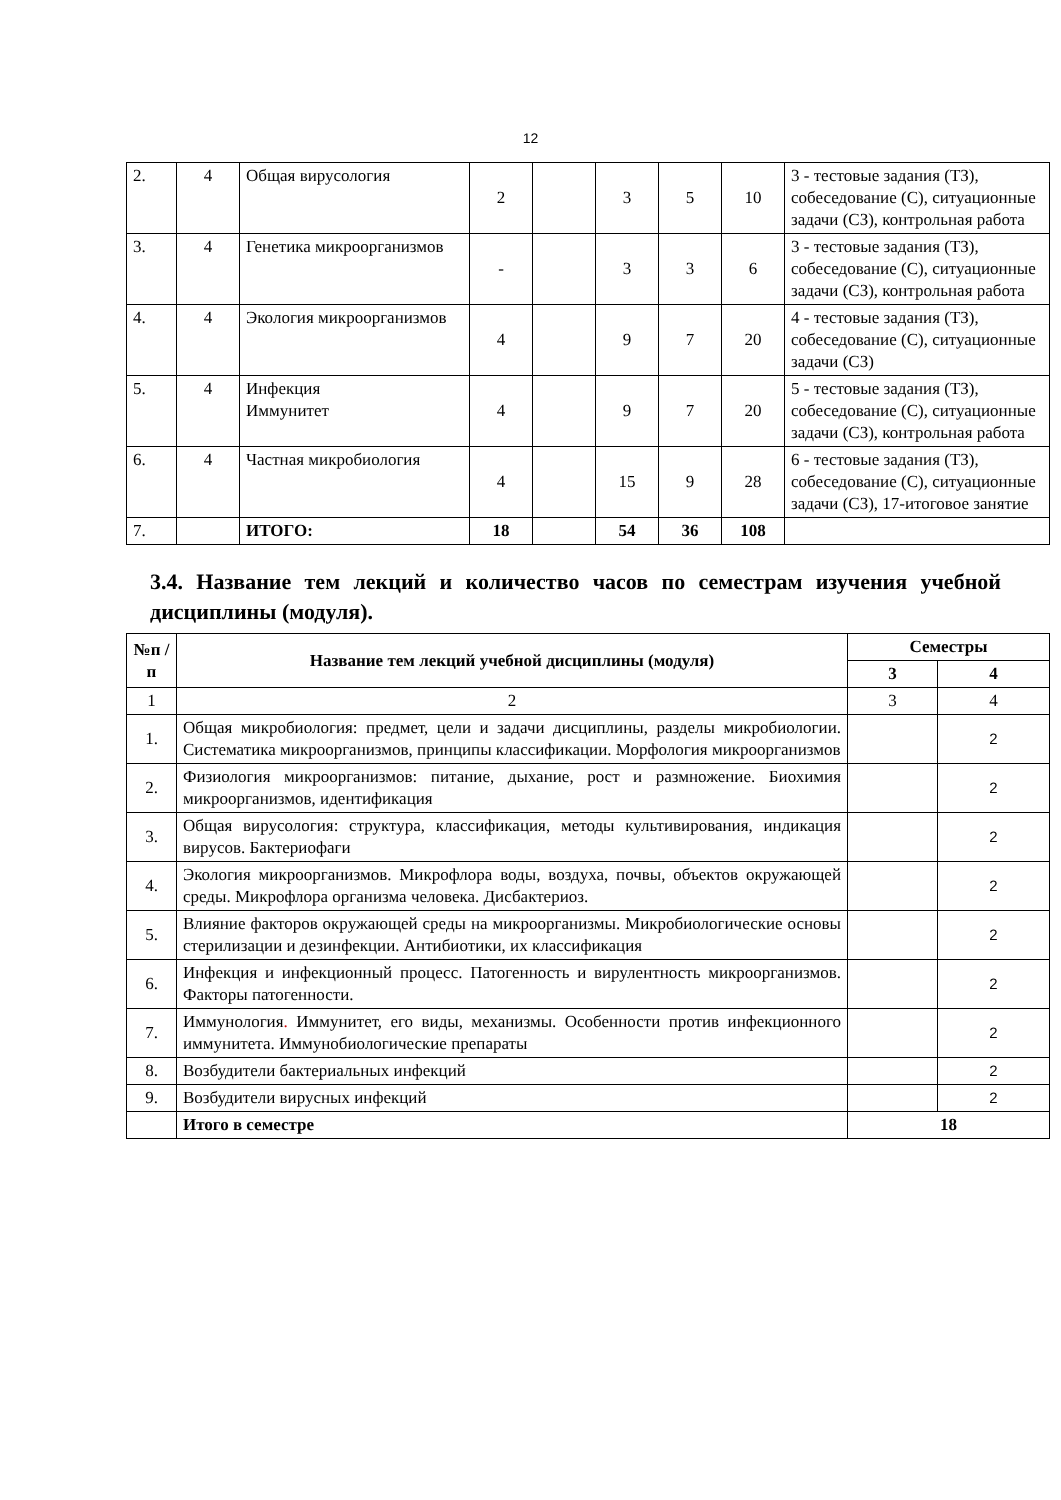12
| 2. | 4 | Общая вирусология | 2 | | 3 | 5 | 10 | 3 - тестовые задания (ТЗ), собеседование (С), ситуационные задачи (СЗ), контрольная работа |
| 3. | 4 | Генетика микроорганизмов | - | | 3 | 3 | 6 | 3 - тестовые задания (ТЗ), собеседование (С), ситуационные задачи (СЗ), контрольная работа |
| 4. | 4 | Экология микроорганизмов | 4 | | 9 | 7 | 20 | 4 - тестовые задания (ТЗ), собеседование (С), ситуационные задачи (СЗ) |
| 5. | 4 | Инфекция Иммунитет | 4 | | 9 | 7 | 20 | 5 - тестовые задания (ТЗ), собеседование (С), ситуационные задачи (СЗ), контрольная работа |
| 6. | 4 | Частная микробиология | 4 | | 15 | 9 | 28 | 6 - тестовые задания (ТЗ), собеседование (С), ситуационные задачи (СЗ), 17-итоговое занятие |
| 7. | | ИТОГО: | 18 | | 54 | 36 | 108 | |
3.4. Название тем лекций и количество часов по семестрам изучения учебной дисциплины (модуля).
| №п /п | Название тем лекций учебной дисциплины (модуля) | Семестры | |
| --- | --- | --- | --- |
| | | 3 | 4 |
| 1 | 2 | 3 | 4 |
| 1. | Общая микробиология: предмет, цели и задачи дисциплины, разделы микробиологии. Систематика микроорганизмов, принципы классификации. Морфология микроорганизмов | | 2 |
| 2. | Физиология микроорганизмов: питание, дыхание, рост и размножение. Биохимия микроорганизмов, идентификация | | 2 |
| 3. | Общая вирусология: структура, классификация, методы культивирования, индикация вирусов. Бактериофаги | | 2 |
| 4. | Экология микроорганизмов. Микрофлора воды, воздуха, почвы, объектов окружающей среды. Микрофлора организма человека. Дисбактериоз. | | 2 |
| 5. | Влияние факторов окружающей среды на микроорганизмы. Микробиологические основы стерилизации и дезинфекции. Антибиотики, их классификация | | 2 |
| 6. | Инфекция и инфекционный процесс. Патогенность и вирулентность микроорганизмов. Факторы патогенности. | | 2 |
| 7. | Иммунология . Иммунитет, его виды, механизмы. Особенности против инфекционного иммунитета. Иммунобиологические препараты | | 2 |
| 8. | Возбудители бактериальных инфекций | | 2 |
| 9. | Возбудители вирусных инфекций | | 2 |
| | Итого в семестре | 18 | |